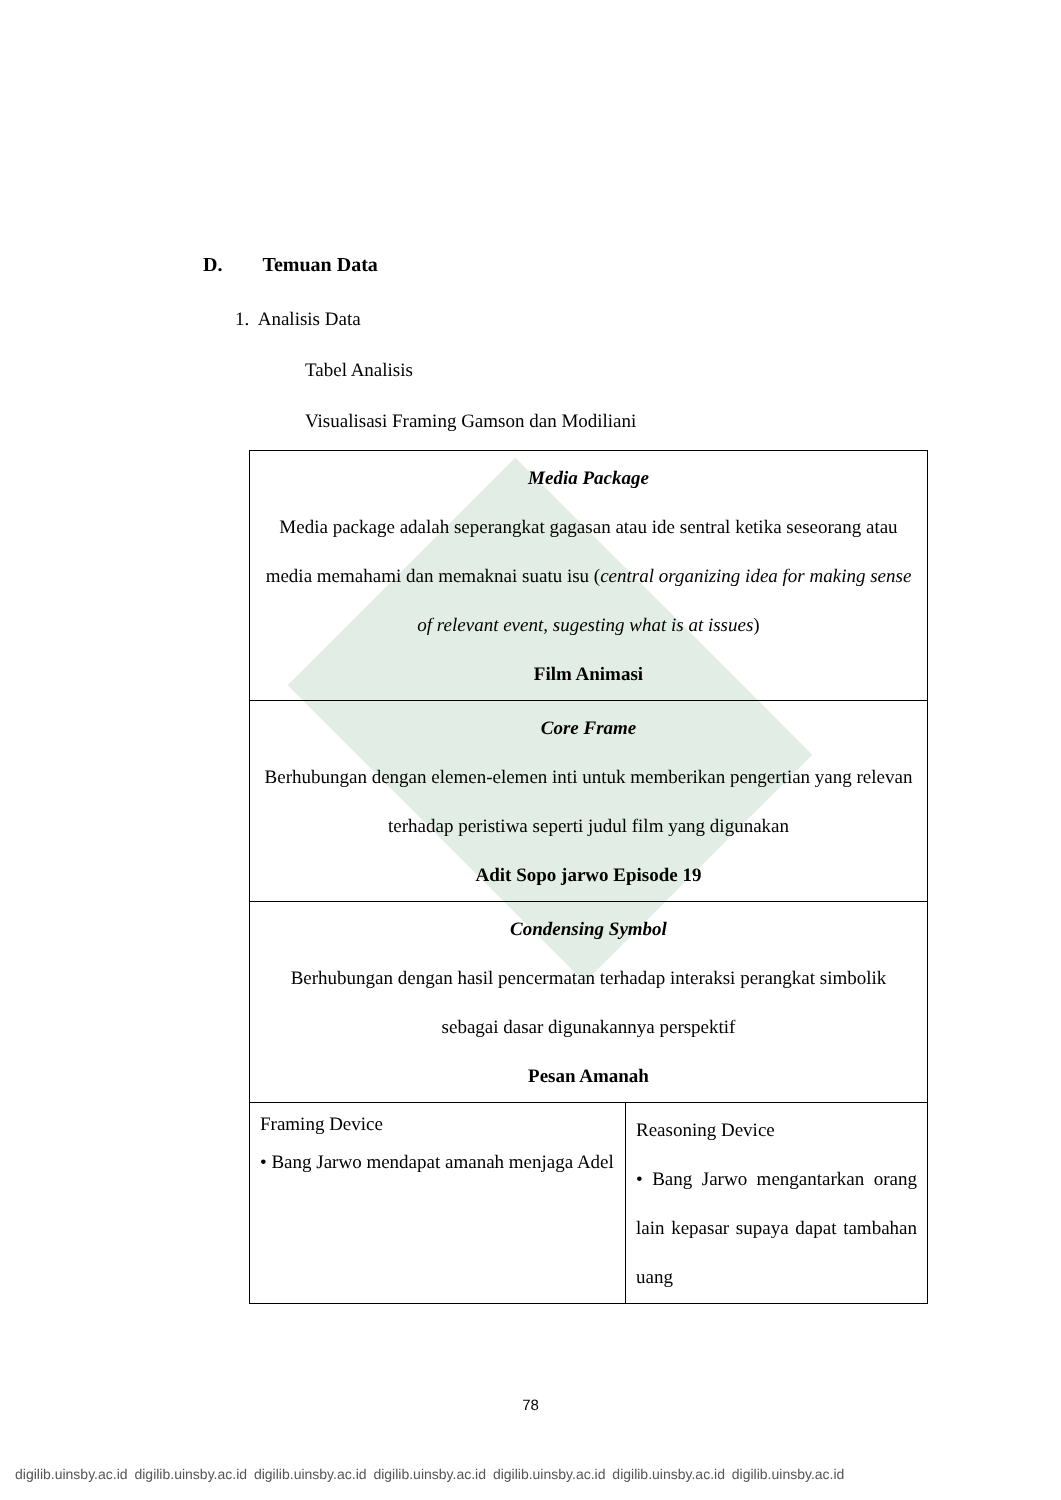D. Temuan Data
1. Analisis Data
Tabel Analisis
Visualisasi Framing Gamson dan Modiliani
| Media Package Media package adalah seperangkat gagasan atau ide sentral ketika seseorang atau media memahami dan memaknai suatu isu ( central organizing idea for making sense of relevant event, sugesting what is at issues ) Film Animasi | |
| Core Frame Berhubungan dengan elemen-elemen inti untuk memberikan pengertian yang relevan terhadap peristiwa seperti judul film yang digunakan Adit Sopo jarwo Episode 19 | |
| Condensing Symbol Berhubungan dengan hasil pencermatan terhadap interaksi perangkat simbolik sebagai dasar digunakannya perspektif Pesan Amanah | |
| Framing Device • Bang Jarwo mendapat amanah menjaga Adel | Reasoning Device • Bang Jarwo mengantarkan orang lain kepasar supaya dapat tambahan uang |
78
digilib.uinsby.ac.id digilib.uinsby.ac.id digilib.uinsby.ac.id digilib.uinsby.ac.id digilib.uinsby.ac.id digilib.uinsby.ac.id digilib.uinsby.ac.id